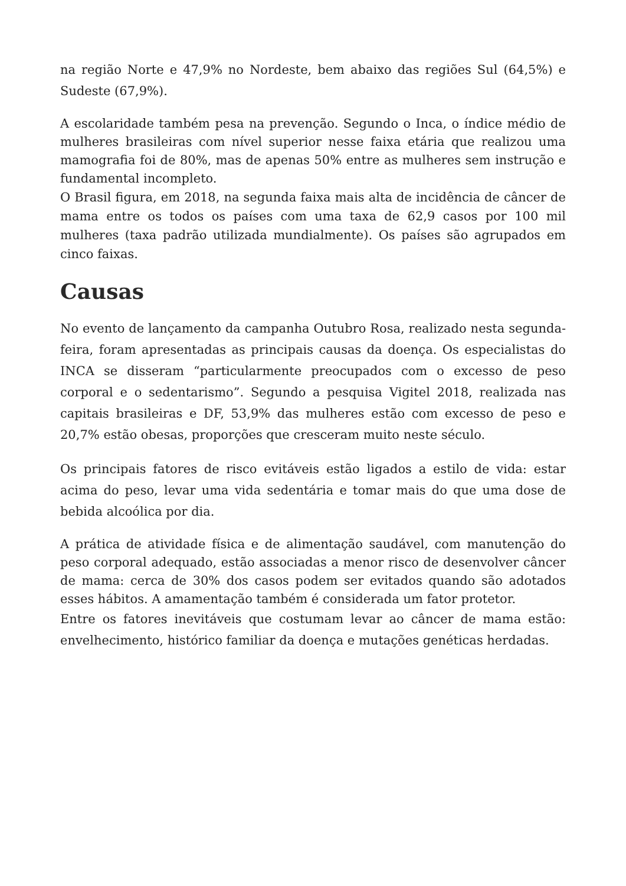na região Norte e 47,9% no Nordeste, bem abaixo das regiões Sul (64,5%) e Sudeste (67,9%).
A escolaridade também pesa na prevenção. Segundo o Inca, o índice médio de mulheres brasileiras com nível superior nesse faixa etária que realizou uma mamografia foi de 80%, mas de apenas 50% entre as mulheres sem instrução e fundamental incompleto.
O Brasil figura, em 2018, na segunda faixa mais alta de incidência de câncer de mama entre os todos os países com uma taxa de 62,9 casos por 100 mil mulheres (taxa padrão utilizada mundialmente). Os países são agrupados em cinco faixas.
Causas
No evento de lançamento da campanha Outubro Rosa, realizado nesta segunda-feira, foram apresentadas as principais causas da doença. Os especialistas do INCA se disseram “particularmente preocupados com o excesso de peso corporal e o sedentarismo”. Segundo a pesquisa Vigitel 2018, realizada nas capitais brasileiras e DF, 53,9% das mulheres estão com excesso de peso e 20,7% estão obesas, proporções que cresceram muito neste século.
Os principais fatores de risco evitáveis estão ligados a estilo de vida: estar acima do peso, levar uma vida sedentária e tomar mais do que uma dose de bebida alcoólica por dia.
A prática de atividade física e de alimentação saudável, com manutenção do peso corporal adequado, estão associadas a menor risco de desenvolver câncer de mama: cerca de 30% dos casos podem ser evitados quando são adotados esses hábitos. A amamentação também é considerada um fator protetor.
Entre os fatores inevitáveis que costumam levar ao câncer de mama estão: envelhecimento, histórico familiar da doença e mutações genéticas herdadas.